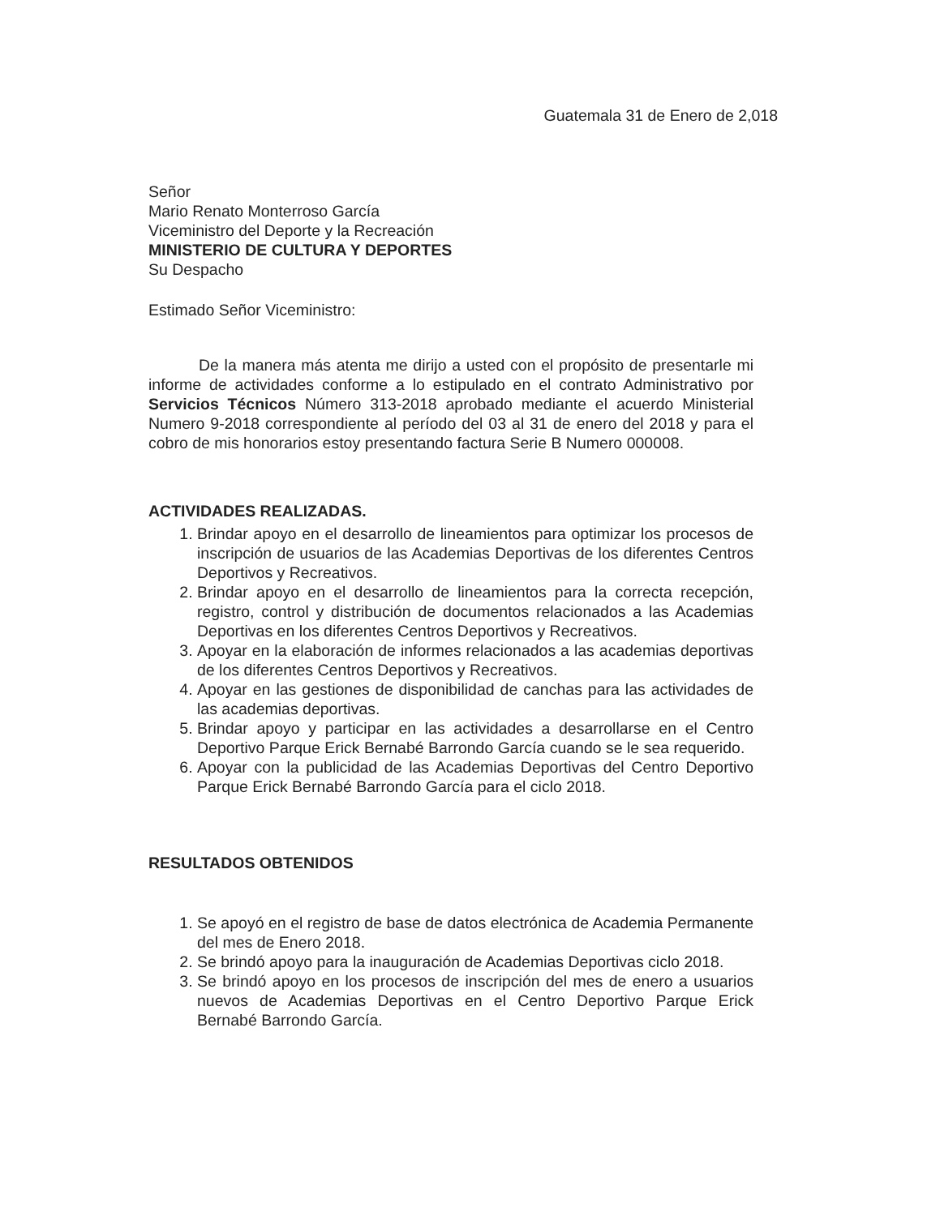Guatemala 31 de Enero de 2,018
Señor
Mario Renato Monterroso García
Viceministro del Deporte y la Recreación
MINISTERIO DE CULTURA Y DEPORTES
Su Despacho
Estimado Señor Viceministro:
De la manera más atenta me dirijo a usted con el propósito de presentarle mi informe de actividades conforme a lo estipulado en el contrato Administrativo por Servicios Técnicos Número 313-2018 aprobado mediante el acuerdo Ministerial Numero 9-2018 correspondiente al período del 03 al 31 de enero del 2018 y para el cobro de mis honorarios estoy presentando factura Serie B Numero 000008.
ACTIVIDADES REALIZADAS.
1. Brindar apoyo en el desarrollo de lineamientos para optimizar los procesos de inscripción de usuarios de las Academias Deportivas de los diferentes Centros Deportivos y Recreativos.
2. Brindar apoyo en el desarrollo de lineamientos para la correcta recepción, registro, control y distribución de documentos relacionados a las Academias Deportivas en los diferentes Centros Deportivos y Recreativos.
3. Apoyar en la elaboración de informes relacionados a las academias deportivas de los diferentes Centros Deportivos y Recreativos.
4. Apoyar en las gestiones de disponibilidad de canchas para las actividades de las academias deportivas.
5. Brindar apoyo y participar en las actividades a desarrollarse en el Centro Deportivo Parque Erick Bernabé Barrondo García cuando se le sea requerido.
6. Apoyar con la publicidad de las Academias Deportivas del Centro Deportivo Parque Erick Bernabé Barrondo García para el ciclo 2018.
RESULTADOS OBTENIDOS
1. Se apoyó en el registro de base de datos electrónica de Academia Permanente del mes de Enero 2018.
2. Se brindó apoyo para la inauguración de Academias Deportivas ciclo 2018.
3. Se brindó apoyo en los procesos de inscripción del mes de enero a usuarios nuevos de Academias Deportivas en el Centro Deportivo Parque Erick Bernabé Barrondo García.